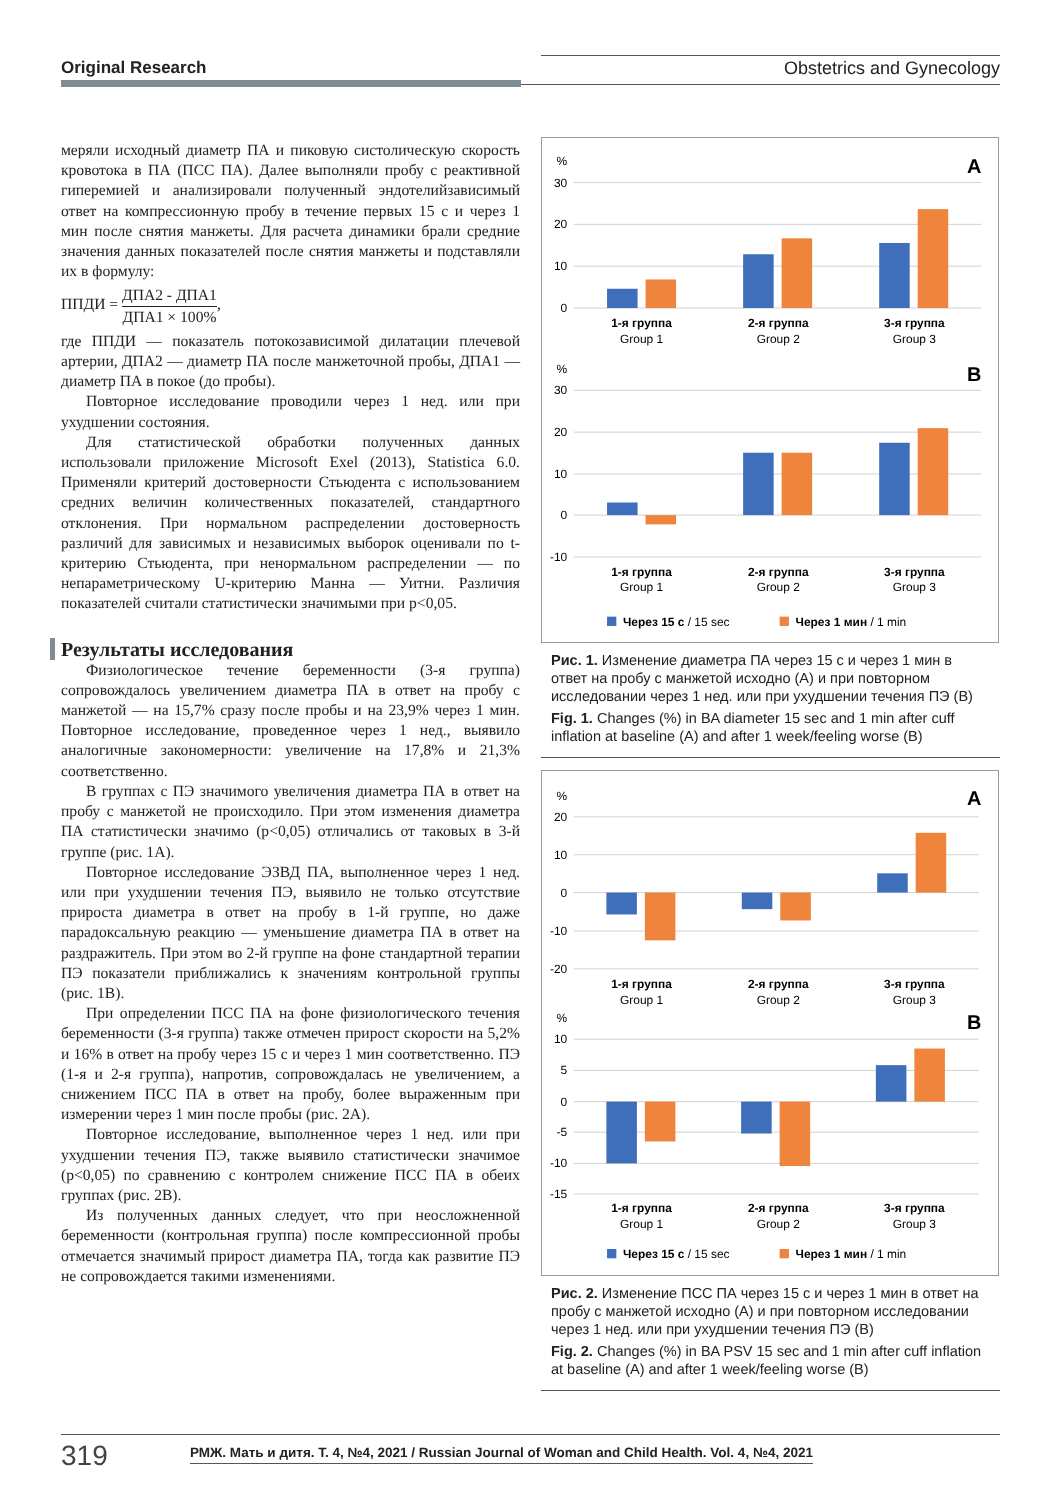Original Research Obstetrics and Gynecology
меряли исходный диаметр ПА и пиковую систолическую скорость кровотока в ПА (ПСС ПА). Далее выполняли пробу с реактивной гиперемией и анализировали полученный эндотелийзависимый ответ на компрессионную пробу в течение первых 15 с и через 1 мин после снятия манжеты. Для расчета динамики брали средние значения данных показателей после снятия манжеты и подставляли их в формулу:
ППДИ = ДПА2 - ДПА1 ДПА1 × 100%,
где ППДИ — показатель потокозависимой дилатации плечевой артерии, ДПА2 — диаметр ПА после манжеточной пробы, ДПА1 — диаметр ПА в покое (до пробы).
Повторное исследование проводили через 1 нед. или при ухудшении состояния.
Для статистической обработки полученных данных использовали приложение Microsoft Exel (2013), Statistica 6.0. Применяли критерий достоверности Стьюдента с использованием средних величин количественных показателей, стандартного отклонения. При нормальном распределении достоверность различий для зависимых и независимых выборок оценивали по t-критерию Стьюдента, при ненормальном распределении — по непараметрическому U-критерию Манна — Уитни. Различия показателей считали статистически значимыми при p<0,05.
Результаты исследования
Физиологическое течение беременности (3-я группа) сопровождалось увеличением диаметра ПА в ответ на пробу с манжетой — на 15,7% сразу после пробы и на 23,9% через 1 мин. Повторное исследование, проведенное через 1 нед., выявило аналогичные закономерности: увеличение на 17,8% и 21,3% соответственно.
В группах с ПЭ значимого увеличения диаметра ПА в ответ на пробу с манжетой не происходило. При этом изменения диаметра ПА статистически значимо (p<0,05) отличались от таковых в 3-й группе (рис. 1А).
Повторное исследование ЭЗВД ПА, выполненное через 1 нед. или при ухудшении течения ПЭ, выявило не только отсутствие прироста диаметра в ответ на пробу в 1-й группе, но даже парадоксальную реакцию — уменьшение диаметра ПА в ответ на раздражитель. При этом во 2-й группе на фоне стандартной терапии ПЭ показатели приближались к значениям контрольной группы (рис. 1В).
При определении ПСС ПА на фоне физиологического течения беременности (3-я группа) также отмечен прирост скорости на 5,2% и 16% в ответ на пробу через 15 с и через 1 мин соответственно. ПЭ (1-я и 2-я группа), напротив, сопровождалась не увеличением, а снижением ПСС ПА в ответ на пробу, более выраженным при измерении через 1 мин после пробы (рис. 2А).
Повторное исследование, выполненное через 1 нед. или при ухудшении течения ПЭ, также выявило статистически значимое (p<0,05) по сравнению с контролем снижение ПСС ПА в обеих группах (рис. 2В).
Из полученных данных следует, что при неосложненной беременности (контрольная группа) после компрессионной пробы отмечается значимый прирост диаметра ПА, тогда как развитие ПЭ не сопровождается такими изменениями.
%
30
20
10
0
%
30
20
10
0
-10
A
B
1-я группа
Group 1
2-я группа
Group 2
3-я группа
Group 3
1-я группа
Group 1
2-я группа
Group 2
3-я группа
Group 3
Через 15 с / 15 sec
Через 1 мин / 1 min
Рис. 1. Изменение диаметра ПА через 15 с и через 1 мин в ответ на пробу с манжетой исходно (А) и при повторном исследовании через 1 нед. или при ухудшении течения ПЭ (В)
Fig. 1. Changes (%) in BA diameter 15 sec and 1 min after cuff inflation at baseline (A) and after 1 week/feeling worse (B)
%
20
10
0
-10
-20
%
10
5
0
-5
-10
-15
A
B
1-я группа
Group 1
2-я группа
Group 2
3-я группа
Group 3
1-я группа
Group 1
2-я группа
Group 2
3-я группа
Group 3
Через 15 с / 15 sec
Через 1 мин / 1 min
Рис. 2. Изменение ПСС ПА через 15 с и через 1 мин в ответ на пробу с манжетой исходно (А) и при повторном исследовании через 1 нед. или при ухудшении течения ПЭ (В)
Fig. 2. Changes (%) in BA PSV 15 sec and 1 min after cuff inflation at baseline (A) and after 1 week/feeling worse (B)
319
РМЖ. Мать и дитя. Т. 4, №4, 2021 / Russian Journal of Woman and Child Health. Vol. 4, №4, 2021